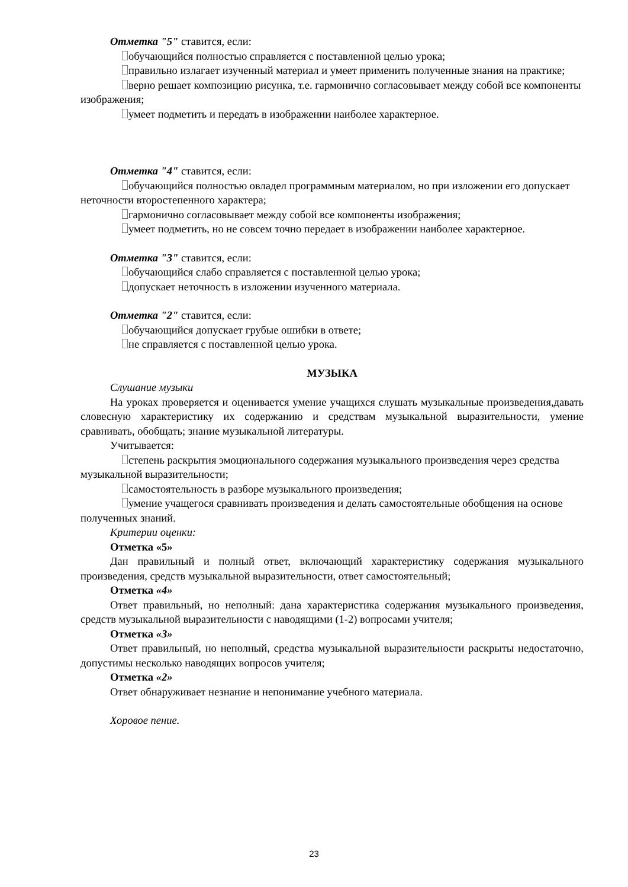Отметка "5" ставится, если:
обучающийся полностью справляется с поставленной целью урока;
правильно излагает изученный материал и умеет применить полученные знания на практике;
верно решает композицию рисунка, т.е. гармонично согласовывает между собой все компоненты изображения;
умеет подметить и передать в изображении наиболее характерное.
Отметка "4" ставится, если:
обучающийся полностью овладел программным материалом, но при изложении его допускает неточности второстепенного характера;
гармонично согласовывает между собой все компоненты изображения;
умеет подметить, но не совсем точно передает в изображении наиболее характерное.
Отметка "3" ставится, если:
обучающийся слабо справляется с поставленной целью урока;
допускает неточность в изложении изученного материала.
Отметка "2" ставится, если:
обучающийся допускает грубые ошибки в ответе;
не справляется с поставленной целью урока.
МУЗЫКА
Слушание музыки
На уроках проверяется и оценивается умение учащихся слушать музыкальные произведения,давать словесную характеристику их содержанию и средствам музыкальной выразительности, умение сравнивать, обобщать; знание музыкальной литературы.
Учитывается:
степень раскрытия эмоционального содержания музыкального произведения через средства музыкальной выразительности;
самостоятельность в разборе музыкального произведения;
умение учащегося сравнивать произведения и делать самостоятельные обобщения на основе полученных знаний.
Критерии оценки:
Отметка «5»
Дан правильный и полный ответ, включающий характеристику содержания музыкального произведения, средств музыкальной выразительности, ответ самостоятельный;
Отметка «4»
Ответ правильный, но неполный: дана характеристика содержания музыкального произведения, средств музыкальной выразительности с наводящими (1-2) вопросами учителя;
Отметка «3»
Ответ правильный, но неполный, средства музыкальной выразительности раскрыты недостаточно, допустимы несколько наводящих вопросов учителя;
Отметка «2»
Ответ обнаруживает незнание и непонимание учебного материала.
Хоровое пение.
23